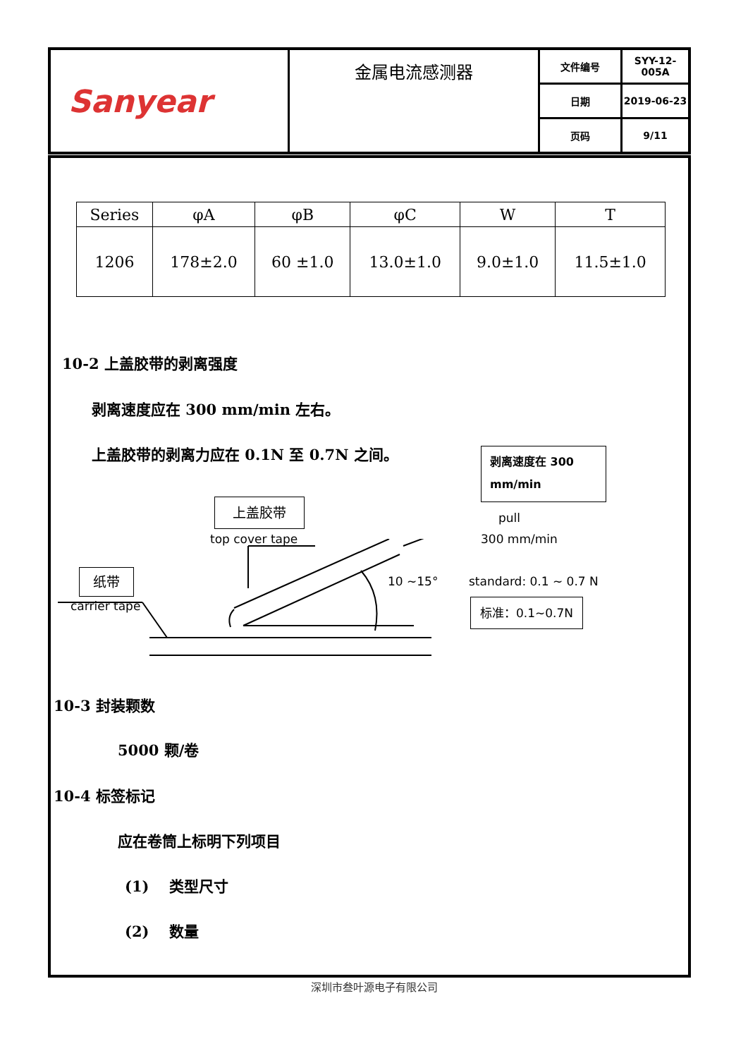| Sanyear | 金属电流感测器 | 文件编号 | SYY-12-005A |
| | | 日期 | 2019-06-23 |
| | | 页码 | 9/11 |
| Series | φA | φB | φC | W | T |
| --- | --- | --- | --- | --- | --- |
| 1206 | 178±2.0 | 60 ±1.0 | 13.0±1.0 | 9.0±1.0 | 11.5±1.0 |
10-2 上盖胶带的剥离强度
剥离速度应在 300 mm/min 左右。
上盖胶带的剥离力应在 0.1N 至 0.7N 之间。
剥离速度在 300 mm/min
上盖胶带
top cover tape
pull
300 mm/min
纸带
carrier tape
10 ~15° standard: 0.1 ~ 0.7 N
标准：0.1~0.7N
10-3 封装颗数
5000 颗/卷
10-4 标签标记
应在卷筒上标明下列项目
(1)　 类型尺寸
(2)　 数量
深圳市叁叶源电子有限公司